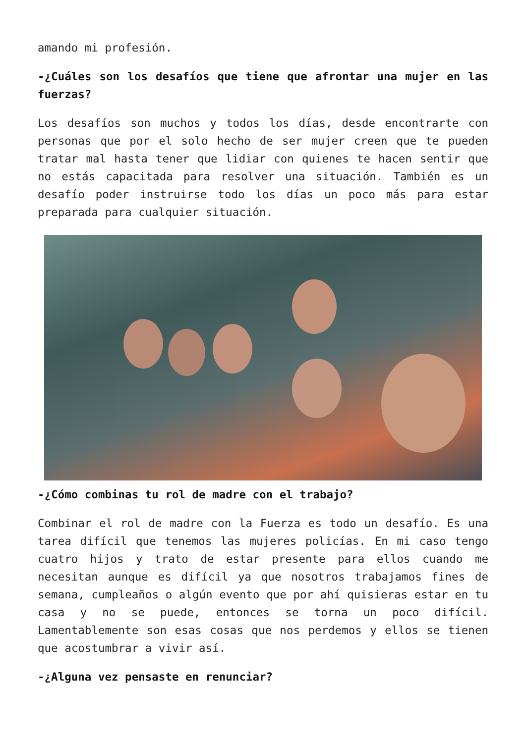amando mi profesión.
-¿Cuáles son los desafíos que tiene que afrontar una mujer en las fuerzas?
Los desafíos son muchos y todos los días, desde encontrarte con personas que por el solo hecho de ser mujer creen que te pueden tratar mal hasta tener que lidiar con quienes te hacen sentir que no estás capacitada para resolver una situación. También es un desafío poder instruirse todo los días un poco más para estar preparada para cualquier situación.
-¿Cómo combinas tu rol de madre con el trabajo?
Combinar el rol de madre con la Fuerza es todo un desafío. Es una tarea difícil que tenemos las mujeres policías. En mi caso tengo cuatro hijos y trato de estar presente para ellos cuando me necesitan aunque es difícil ya que nosotros trabajamos fines de semana, cumpleaños o algún evento que por ahí quisieras estar en tu casa y no se puede, entonces se torna un poco difícil. Lamentablemente son esas cosas que nos perdemos y ellos se tienen que acostumbrar a vivir así.
-¿Alguna vez pensaste en renunciar?